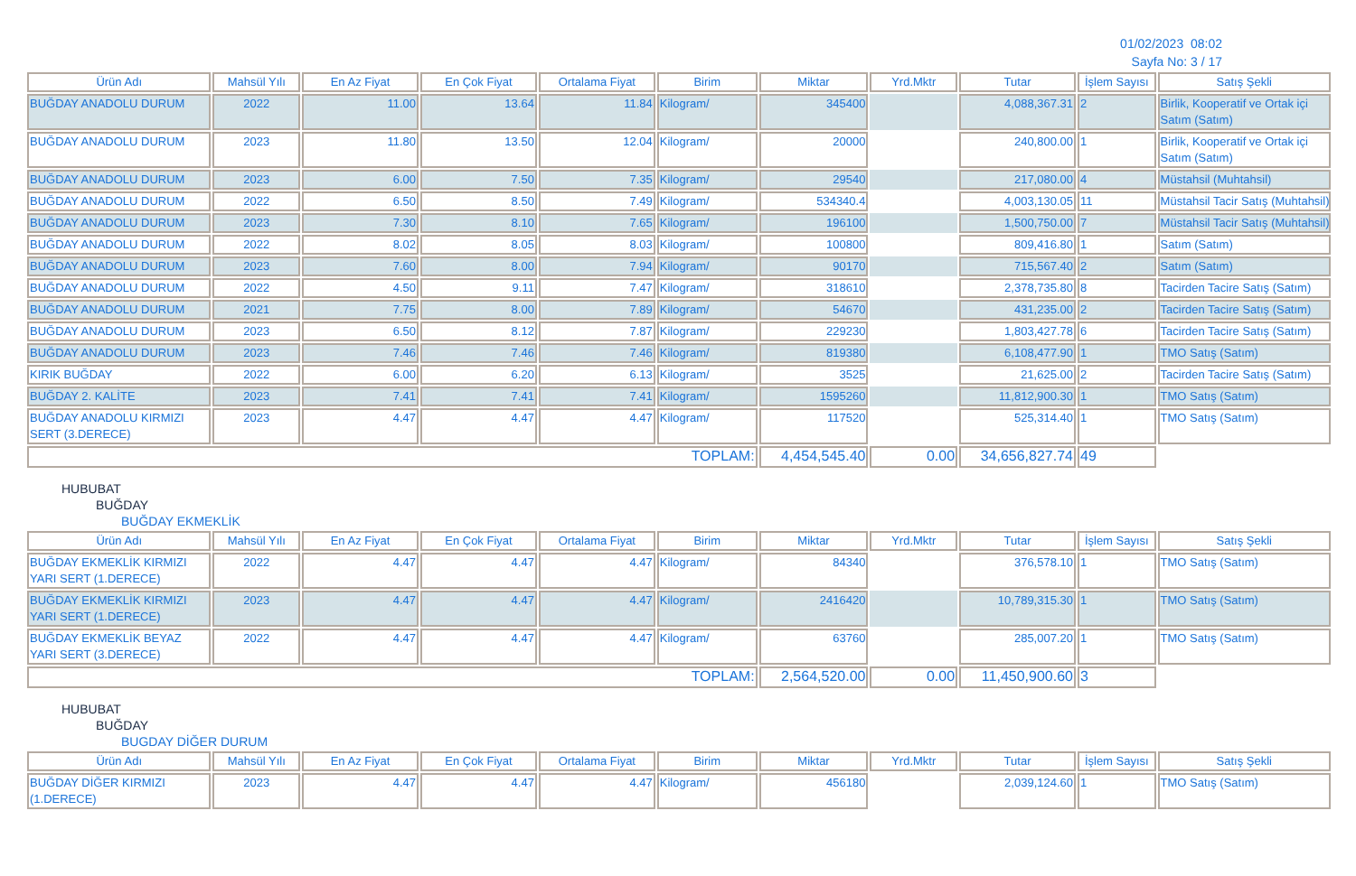01/02/2023 08:02
Sayfa No: 3 / 17
| Ürün Adı | Mahsül Yılı | En Az Fiyat | En Çok Fiyat | Ortalama Fiyat | Birim | Miktar | Yrd.Mktr | Tutar | İşlem Sayısı | Satış Şekli |
| --- | --- | --- | --- | --- | --- | --- | --- | --- | --- | --- |
| BUĞDAY ANADOLU DURUM | 2022 | 11.00 | 13.64 | 11.84 | Kilogram/ | 345400 | | 4,088,367.31 | 2 | Birlik, Kooperatif ve Ortak içi Satım (Satım) |
| BUĞDAY ANADOLU DURUM | 2023 | 11.80 | 13.50 | 12.04 | Kilogram/ | 20000 | | 240,800.00 | 1 | Birlik, Kooperatif ve Ortak içi Satım (Satım) |
| BUĞDAY ANADOLU DURUM | 2023 | 6.00 | 7.50 | 7.35 | Kilogram/ | 29540 | | 217,080.00 | 4 | Müstahsil (Muhtahsil) |
| BUĞDAY ANADOLU DURUM | 2022 | 6.50 | 8.50 | 7.49 | Kilogram/ | 534340.4 | | 4,003,130.05 | 11 | Müstahsil Tacir Satış (Muhtahsil) |
| BUĞDAY ANADOLU DURUM | 2023 | 7.30 | 8.10 | 7.65 | Kilogram/ | 196100 | | 1,500,750.00 | 7 | Müstahsil Tacir Satış (Muhtahsil) |
| BUĞDAY ANADOLU DURUM | 2022 | 8.02 | 8.05 | 8.03 | Kilogram/ | 100800 | | 809,416.80 | 1 | Satım (Satım) |
| BUĞDAY ANADOLU DURUM | 2023 | 7.60 | 8.00 | 7.94 | Kilogram/ | 90170 | | 715,567.40 | 2 | Satım (Satım) |
| BUĞDAY ANADOLU DURUM | 2022 | 4.50 | 9.11 | 7.47 | Kilogram/ | 318610 | | 2,378,735.80 | 8 | Tacirden Tacire Satış (Satım) |
| BUĞDAY ANADOLU DURUM | 2021 | 7.75 | 8.00 | 7.89 | Kilogram/ | 54670 | | 431,235.00 | 2 | Tacirden Tacire Satış (Satım) |
| BUĞDAY ANADOLU DURUM | 2023 | 6.50 | 8.12 | 7.87 | Kilogram/ | 229230 | | 1,803,427.78 | 6 | Tacirden Tacire Satış (Satım) |
| BUĞDAY ANADOLU DURUM | 2023 | 7.46 | 7.46 | 7.46 | Kilogram/ | 819380 | | 6,108,477.90 | 1 | TMO Satış (Satım) |
| KIRIK BUĞDAY | 2022 | 6.00 | 6.20 | 6.13 | Kilogram/ | 3525 | | 21,625.00 | 2 | Tacirden Tacire Satış (Satım) |
| BUĞDAY 2. KALİTE | 2023 | 7.41 | 7.41 | 7.41 | Kilogram/ | 1595260 | | 11,812,900.30 | 1 | TMO Satış (Satım) |
| BUĞDAY ANADOLU KIRMIZI SERT (3.DERECE) | 2023 | 4.47 | 4.47 | 4.47 | Kilogram/ | 117520 | | 525,314.40 | 1 | TMO Satış (Satım) |
| TOPLAM: | | | | | | 4,454,545.40 | 0.00 | 34,656,827.74 | 49 | |
HUBUBAT
BUĞDAY
BUĞDAY EKMEKLİK
| Ürün Adı | Mahsül Yılı | En Az Fiyat | En Çok Fiyat | Ortalama Fiyat | Birim | Miktar | Yrd.Mktr | Tutar | İşlem Sayısı | Satış Şekli |
| --- | --- | --- | --- | --- | --- | --- | --- | --- | --- | --- |
| BUĞDAY EKMEKLİK KIRMIZI YARI SERT (1.DERECE) | 2022 | 4.47 | 4.47 | 4.47 | Kilogram/ | 84340 | | 376,578.10 | 1 | TMO Satış (Satım) |
| BUĞDAY EKMEKLİK KIRMIZI YARI SERT (1.DERECE) | 2023 | 4.47 | 4.47 | 4.47 | Kilogram/ | 2416420 | | 10,789,315.30 | 1 | TMO Satış (Satım) |
| BUĞDAY EKMEKLİK BEYAZ YARI SERT (3.DERECE) | 2022 | 4.47 | 4.47 | 4.47 | Kilogram/ | 63760 | | 285,007.20 | 1 | TMO Satış (Satım) |
| TOPLAM: | | | | | | 2,564,520.00 | 0.00 | 11,450,900.60 | 3 | |
HUBUBAT
BUĞDAY
BUGDAY DİĞER DURUM
| Ürün Adı | Mahsül Yılı | En Az Fiyat | En Çok Fiyat | Ortalama Fiyat | Birim | Miktar | Yrd.Mktr | Tutar | İşlem Sayısı | Satış Şekli |
| --- | --- | --- | --- | --- | --- | --- | --- | --- | --- | --- |
| BUĞDAY DİĞER KIRMIZI (1.DERECE) | 2023 | 4.47 | 4.47 | 4.47 | Kilogram/ | 456180 | | 2,039,124.60 | 1 | TMO Satış (Satım) |